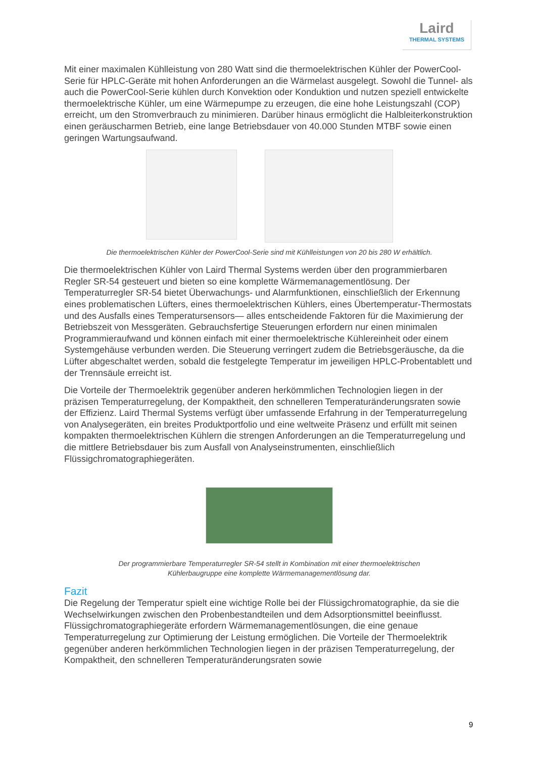Laird
THERMAL SYSTEMS
Mit einer maximalen Kühlleistung von 280 Watt sind die thermoelektrischen Kühler der PowerCool-Serie für HPLC-Geräte mit hohen Anforderungen an die Wärmelast ausgelegt. Sowohl die Tunnel- als auch die PowerCool-Serie kühlen durch Konvektion oder Konduktion und nutzen speziell entwickelte thermoelektrische Kühler, um eine Wärmepumpe zu erzeugen, die eine hohe Leistungszahl (COP) erreicht, um den Stromverbrauch zu minimieren. Darüber hinaus ermöglicht die Halbleiterkonstruktion einen geräuscharmen Betrieb, eine lange Betriebsdauer von 40.000 Stunden MTBF sowie einen geringen Wartungsaufwand.
Die thermoelektrischen Kühler der PowerCool-Serie sind mit Kühlleistungen von 20 bis 280 W erhältlich.
Die thermoelektrischen Kühler von Laird Thermal Systems werden über den programmierbaren Regler SR-54 gesteuert und bieten so eine komplette Wärmemanagementlösung. Der Temperaturregler SR-54 bietet Überwachungs- und Alarmfunktionen, einschließlich der Erkennung eines problematischen Lüfters, eines thermoelektrischen Kühlers, eines Übertemperatur-Thermostats und des Ausfalls eines Temperatursensors— alles entscheidende Faktoren für die Maximierung der Betriebszeit von Messgeräten. Gebrauchsfertige Steuerungen erfordern nur einen minimalen Programmieraufwand und können einfach mit einer thermoelektrische Kühlereinheit oder einem Systemgehäuse verbunden werden. Die Steuerung verringert zudem die Betriebsgeräusche, da die Lüfter abgeschaltet werden, sobald die festgelegte Temperatur im jeweiligen HPLC-Probentablett und der Trennsäule erreicht ist.
Die Vorteile der Thermoelektrik gegenüber anderen herkömmlichen Technologien liegen in der präzisen Temperaturregelung, der Kompaktheit, den schnelleren Temperaturänderungsraten sowie der Effizienz. Laird Thermal Systems verfügt über umfassende Erfahrung in der Temperaturregelung von Analysegeräten, ein breites Produktportfolio und eine weltweite Präsenz und erfüllt mit seinen kompakten thermoelektrischen Kühlern die strengen Anforderungen an die Temperaturregelung und die mittlere Betriebsdauer bis zum Ausfall von Analyseinstrumenten, einschließlich Flüssigchromatographiegeräten.
Der programmierbare Temperaturregler SR-54 stellt in Kombination mit einer thermoelektrischen
Kühlerbaugruppe eine komplette Wärmemanagementlösung dar.
Fazit
Die Regelung der Temperatur spielt eine wichtige Rolle bei der Flüssigchromatographie, da sie die Wechselwirkungen zwischen den Probenbestandteilen und dem Adsorptionsmittel beeinflusst. Flüssigchromatographiegeräte erfordern Wärmemanagementlösungen, die eine genaue Temperaturregelung zur Optimierung der Leistung ermöglichen. Die Vorteile der Thermoelektrik gegenüber anderen herkömmlichen Technologien liegen in der präzisen Temperaturregelung, der Kompaktheit, den schnelleren Temperaturänderungsraten sowie
9